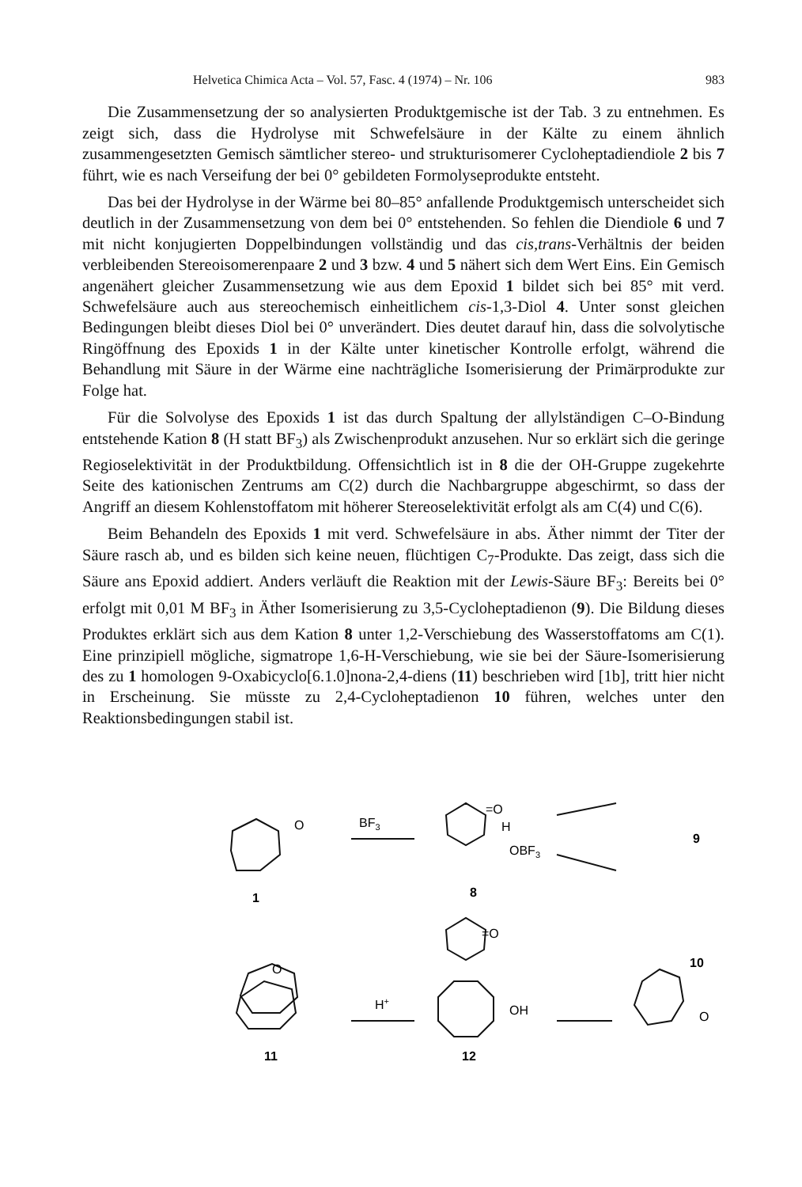Helvetica Chimica Acta – Vol. 57, Fasc. 4 (1974) – Nr. 106 983
Die Zusammensetzung der so analysierten Produktgemische ist der Tab. 3 zu entnehmen. Es zeigt sich, dass die Hydrolyse mit Schwefelsäure in der Kälte zu einem ähnlich zusammengesetzten Gemisch sämtlicher stereo- und strukturisomerer Cycloheptadiendiole 2 bis 7 führt, wie es nach Verseifung der bei 0° gebildeten Formolyseprodukte entsteht.
Das bei der Hydrolyse in der Wärme bei 80–85° anfallende Produktgemisch unterscheidet sich deutlich in der Zusammensetzung von dem bei 0° entstehenden. So fehlen die Diendiole 6 und 7 mit nicht konjugierten Doppelbindungen vollständig und das cis,trans-Verhältnis der beiden verbleibenden Stereoisomerenpaare 2 und 3 bzw. 4 und 5 nähert sich dem Wert Eins. Ein Gemisch angenähert gleicher Zusammensetzung wie aus dem Epoxid 1 bildet sich bei 85° mit verd. Schwefelsäure auch aus stereochemisch einheitlichem cis-1,3-Diol 4. Unter sonst gleichen Bedingungen bleibt dieses Diol bei 0° unverändert. Dies deutet darauf hin, dass die solvolytische Ringöffnung des Epoxids 1 in der Kälte unter kinetischer Kontrolle erfolgt, während die Behandlung mit Säure in der Wärme eine nachträgliche Isomerisierung der Primärprodukte zur Folge hat.
Für die Solvolyse des Epoxids 1 ist das durch Spaltung der allylständigen C–O-Bindung entstehende Kation 8 (H statt BF<sub>3</sub>) als Zwischenprodukt anzusehen. Nur so erklärt sich die geringe Regioselektivität in der Produktbildung. Offensichtlich ist in 8 die der OH-Gruppe zugekehrte Seite des kationischen Zentrums am C(2) durch die Nachbargruppe abgeschirmt, so dass der Angriff an diesem Kohlenstoffatom mit höherer Stereoselektivität erfolgt als am C(4) und C(6).
Beim Behandeln des Epoxids 1 mit verd. Schwefelsäure in abs. Äther nimmt der Titer der Säure rasch ab, und es bilden sich keine neuen, flüchtigen C<sub>7</sub>-Produkte. Das zeigt, dass sich die Säure ans Epoxid addiert. Anders verläuft die Reaktion mit der Lewis-Säure BF<sub>3</sub>: Bereits bei 0° erfolgt mit 0,01 M BF<sub>3</sub> in Äther Isomerisierung zu 3,5-Cycloheptadienon (9). Die Bildung dieses Produktes erklärt sich aus dem Kation 8 unter 1,2-Verschiebung des Wasserstoffatoms am C(1). Eine prinzipiell mögliche, sigmatrope 1,6-H-Verschiebung, wie sie bei der Säure-Isomerisierung des zu 1 homologen 9-Oxabicyclo[6.1.0]nona-2,4-diens (11) beschrieben wird [1b], tritt hier nicht in Erscheinung. Sie müsste zu 2,4-Cycloheptadienon 10 führen, welches unter den Reaktionsbedingungen stabil ist.
BF3
H+
O
=O
=O
OBF3
OH
O
H
O
1
8
9
10
11
12